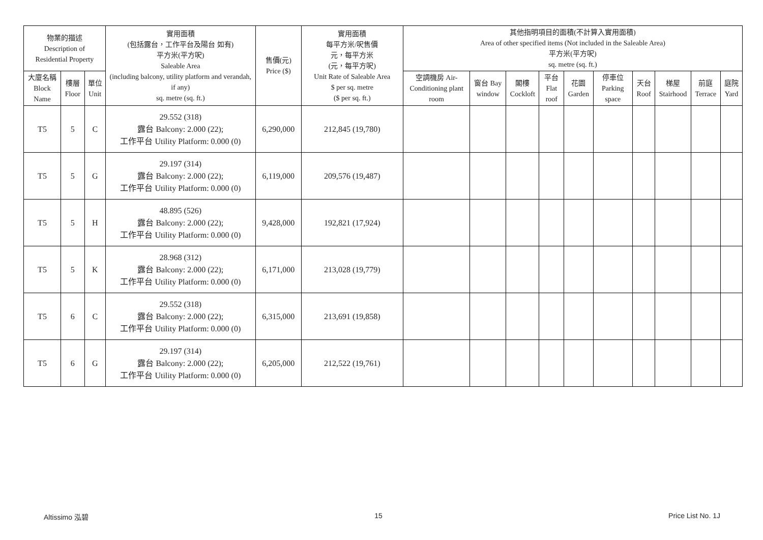| 物業的描述 Description of Residential Property | | | 實用面積 (包括露台，工作平台及陽台 如有) 平方米(平方呎) Saleable Area (including balcony, utility platform and verandah, if any) sq. metre (sq. ft.) | 售價(元) Price ($) | 實用面積 每平方米/呎售價 元，每平方米 (元，每平方呎) Unit Rate of Saleable Area $ per sq. metre ($ per sq. ft.) | 其他指明項目的面積(不計算入實用面積) Area of other specified items (Not included in the Saleable Area) 平方米(平方呎) sq. metre (sq. ft.) | | | | | | | | | |
| --- | --- | --- | --- | --- | --- | --- | --- | --- | --- | --- | --- | --- | --- | --- | --- |
| 大廈名稱 Block Name | 樓層 Floor | 單位 Unit | | | | 空調機房 Air-Conditioning plant room | 窗台 Bay window | 閣樓 Cockloft | 平台 Flat roof | 花園 Garden | 停車位 Parking space | 天台 Roof | 梯屋 Stairhood | 前庭 Terrace | 庭院 Yard |
| T5 | 5 | C | 29.552 (318) 露台 Balcony: 2.000 (22); 工作平台 Utility Platform: 0.000 (0) | 6,290,000 | 212,845 (19,780) | | | | | | | | | | |
| T5 | 5 | G | 29.197 (314) 露台 Balcony: 2.000 (22); 工作平台 Utility Platform: 0.000 (0) | 6,119,000 | 209,576 (19,487) | | | | | | | | | | |
| T5 | 5 | H | 48.895 (526) 露台 Balcony: 2.000 (22); 工作平台 Utility Platform: 0.000 (0) | 9,428,000 | 192,821 (17,924) | | | | | | | | | | |
| T5 | 5 | K | 28.968 (312) 露台 Balcony: 2.000 (22); 工作平台 Utility Platform: 0.000 (0) | 6,171,000 | 213,028 (19,779) | | | | | | | | | | |
| T5 | 6 | C | 29.552 (318) 露台 Balcony: 2.000 (22); 工作平台 Utility Platform: 0.000 (0) | 6,315,000 | 213,691 (19,858) | | | | | | | | | | |
| T5 | 6 | G | 29.197 (314) 露台 Balcony: 2.000 (22); 工作平台 Utility Platform: 0.000 (0) | 6,205,000 | 212,522 (19,761) | | | | | | | | | | |
Altissimo 泓碧 15 Price List No. 1J